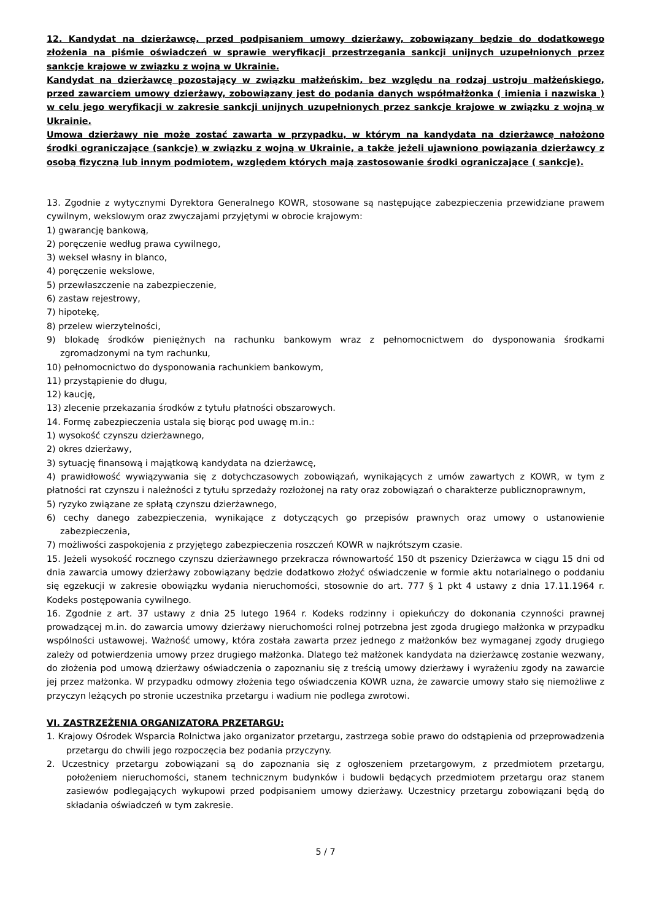12. Kandydat na dzierżawcę, przed podpisaniem umowy dzierżawy, zobowiązany będzie do dodatkowego złożenia na piśmie oświadczeń w sprawie weryfikacji przestrzegania sankcji unijnych uzupełnionych przez sankcje krajowe w związku z wojną w Ukrainie.
Kandydat na dzierżawcę pozostający w związku małżeńskim, bez względu na rodzaj ustroju małżeńskiego, przed zawarciem umowy dzierżawy, zobowiązany jest do podania danych współmałżonka ( imienia i nazwiska ) w celu jego weryfikacji w zakresie sankcji unijnych uzupełnionych przez sankcje krajowe w związku z wojną w Ukrainie.
Umowa dzierżawy nie może zostać zawarta w przypadku, w którym na kandydata na dzierżawcę nałożono środki ograniczające (sankcje) w związku z wojną w Ukrainie, a także jeżeli ujawniono powiązania dzierżawcy z osobą fizyczną lub innym podmiotem, względem których mają zastosowanie środki ograniczające ( sankcje).
13. Zgodnie z wytycznymi Dyrektora Generalnego KOWR, stosowane są następujące zabezpieczenia przewidziane prawem cywilnym, wekslowym oraz zwyczajami przyjętymi w obrocie krajowym:
1) gwarancję bankową,
2) poręczenie według prawa cywilnego,
3) weksel własny in blanco,
4) poręczenie wekslowe,
5) przewłaszczenie na zabezpieczenie,
6) zastaw rejestrowy,
7) hipotekę,
8) przelew wierzytelności,
9) blokadę środków pieniężnych na rachunku bankowym wraz z pełnomocnictwem do dysponowania środkami zgromadzonymi na tym rachunku,
10) pełnomocnictwo do dysponowania rachunkiem bankowym,
11) przystąpienie do długu,
12) kaucję,
13) zlecenie przekazania środków z tytułu płatności obszarowych.
14. Formę zabezpieczenia ustala się biorąc pod uwagę m.in.:
1) wysokość czynszu dzierżawnego,
2) okres dzierżawy,
3) sytuację finansową i majątkową kandydata na dzierżawcę,
4) prawidłowość wywiązywania się z dotychczasowych zobowiązań, wynikających z umów zawartych z KOWR, w tym z płatności rat czynszu i należności z tytułu sprzedaży rozłożonej na raty oraz zobowiązań o charakterze publicznoprawnym,
5) ryzyko związane ze spłatą czynszu dzierżawnego,
6) cechy danego zabezpieczenia, wynikające z dotyczących go przepisów prawnych oraz umowy o ustanowienie zabezpieczenia,
7) możliwości zaspokojenia z przyjętego zabezpieczenia roszczeń KOWR w najkrótszym czasie.
15. Jeżeli wysokość rocznego czynszu dzierżawnego przekracza równowartość 150 dt pszenicy Dzierżawca w ciągu 15 dni od dnia zawarcia umowy dzierżawy zobowiązany będzie dodatkowo złożyć oświadczenie w formie aktu notarialnego o poddaniu się egzekucji w zakresie obowiązku wydania nieruchomości, stosownie do art. 777 § 1 pkt 4 ustawy z dnia 17.11.1964 r. Kodeks postępowania cywilnego.
16. Zgodnie z art. 37 ustawy z dnia 25 lutego 1964 r. Kodeks rodzinny i opiekuńczy do dokonania czynności prawnej prowadzącej m.in. do zawarcia umowy dzierżawy nieruchomości rolnej potrzebna jest zgoda drugiego małżonka w przypadku wspólności ustawowej. Ważność umowy, która została zawarta przez jednego z małżonków bez wymaganej zgody drugiego zależy od potwierdzenia umowy przez drugiego małżonka. Dlatego też małżonek kandydata na dzierżawcę zostanie wezwany, do złożenia pod umową dzierżawy oświadczenia o zapoznaniu się z treścią umowy dzierżawy i wyrażeniu zgody na zawarcie jej przez małżonka. W przypadku odmowy złożenia tego oświadczenia KOWR uzna, że zawarcie umowy stało się niemożliwe z przyczyn leżących po stronie uczestnika przetargu i wadium nie podlega zwrotowi.
VI. ZASTRZEŻENIA ORGANIZATORA PRZETARGU:
1. Krajowy Ośrodek Wsparcia Rolnictwa jako organizator przetargu, zastrzega sobie prawo do odstąpienia od przeprowadzenia przetargu do chwili jego rozpoczęcia bez podania przyczyny.
2. Uczestnicy przetargu zobowiązani są do zapoznania się z ogłoszeniem przetargowym, z przedmiotem przetargu, położeniem nieruchomości, stanem technicznym budynków i budowli będących przedmiotem przetargu oraz stanem zasiewów podlegających wykupowi przed podpisaniem umowy dzierżawy. Uczestnicy przetargu zobowiązani będą do składania oświadczeń w tym zakresie.
5 / 7